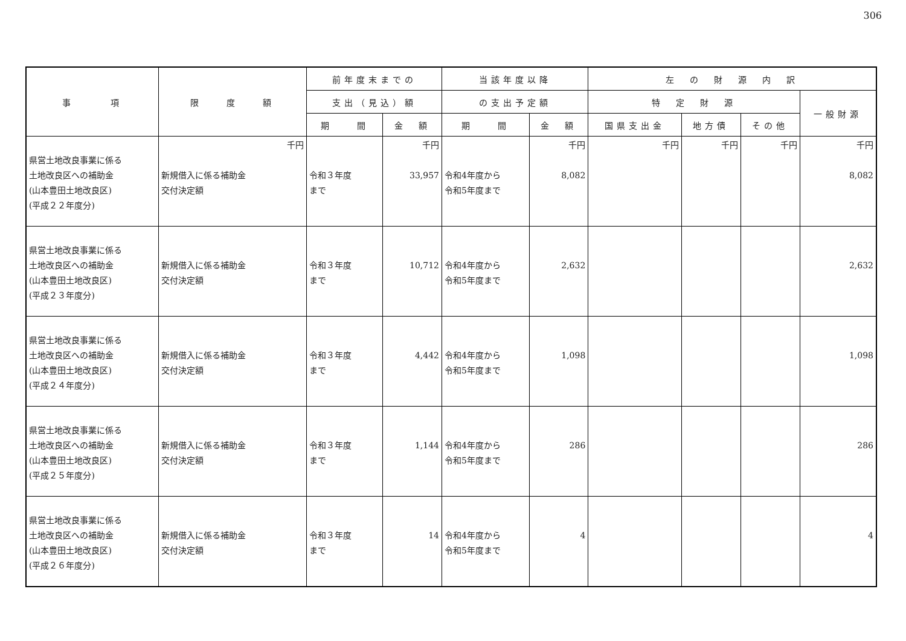306
| 事 項 | 限 度 額 | 前年度末までの | | 当該年度以降 | | 左 の 財 源 内 訳 | | | |
| --- | --- | --- | --- | --- | --- | --- | --- | --- | --- |
| | | 支出（見込）額 | | の支出予定額 | | 特 定 財 源 | | | 一般財源 |
| | | 期 間 | 金 額 | 期 間 | 金 額 | 国県支出金 | 地方債 | その他 | |
| 県営土地改良事業に係る 土地改良区への補助金 (山本豊田土地改良区) (平成２２年度分) | 千円 新規借入に係る補助金 交付決定額 | 令和３年度 まで | 千円 33,957 | 令和4年度から 令和5年度まで | 千円 8,082 | 千円 | 千円 | 千円 | 千円 8,082 |
| 県営土地改良事業に係る 土地改良区への補助金 (山本豊田土地改良区) (平成２３年度分) | 新規借入に係る補助金 交付決定額 | 令和３年度 まで | 10,712 | 令和4年度から 令和5年度まで | 2,632 | | | | 2,632 |
| 県営土地改良事業に係る 土地改良区への補助金 (山本豊田土地改良区) (平成２４年度分) | 新規借入に係る補助金 交付決定額 | 令和３年度 まで | 4,442 | 令和4年度から 令和5年度まで | 1,098 | | | | 1,098 |
| 県営土地改良事業に係る 土地改良区への補助金 (山本豊田土地改良区) (平成２５年度分) | 新規借入に係る補助金 交付決定額 | 令和３年度 まで | 1,144 | 令和4年度から 令和5年度まで | 286 | | | | 286 |
| 県営土地改良事業に係る 土地改良区への補助金 (山本豊田土地改良区) (平成２６年度分) | 新規借入に係る補助金 交付決定額 | 令和３年度 まで | 14 | 令和4年度から 令和5年度まで | 4 | | | | 4 |